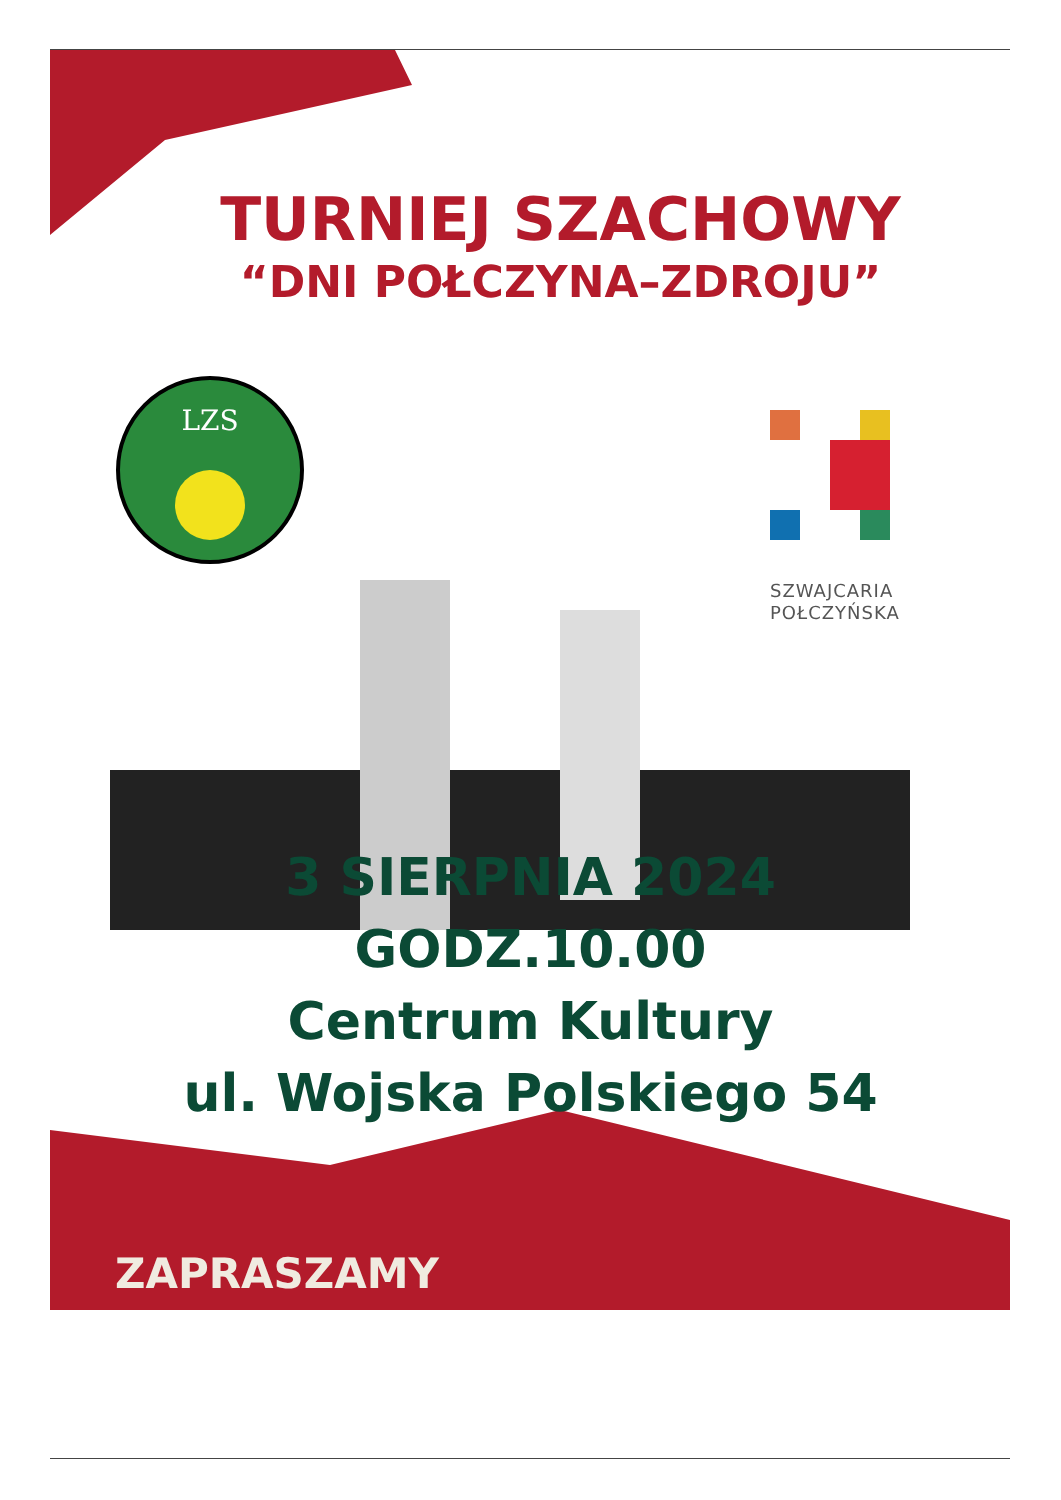LZS
TURNIEJ SZACHOWY
“DNI POŁCZYNA–ZDROJU”
SZWAJCARIA
POŁCZYŃSKA
3 SIERPNIA 2024
GODZ.10.00
Centrum Kultury
ul. Wojska Polskiego 54
ZAPRASZAMY